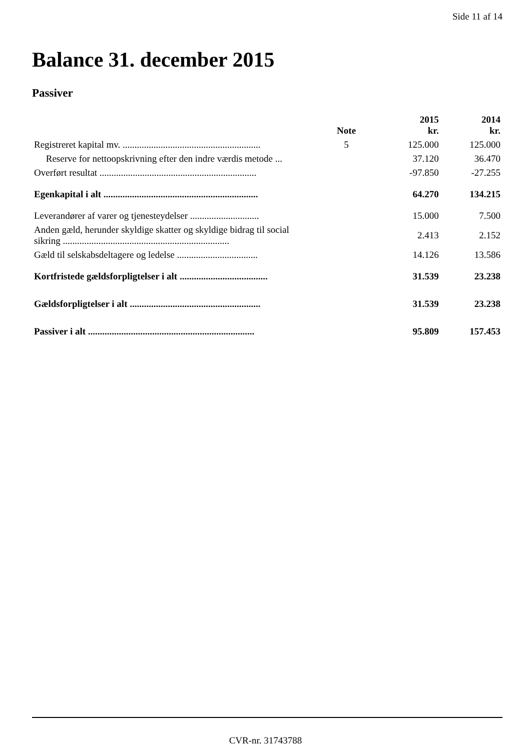Side 11 af 14
Balance 31. december 2015
Passiver
| | Note | 2015 kr. | 2014 kr. |
| --- | --- | --- | --- |
| Registreret kapital mv. .......................................................... | 5 | 125.000 | 125.000 |
| Reserve for nettoopskrivning efter den indre værdis metode ... | | 37.120 | 36.470 |
| Overført resultat .................................................................. | | -97.850 | -27.255 |
| Egenkapital i alt ................................................................. | | 64.270 | 134.215 |
| Leverandører af varer og tjenesteydelser ............................. | | 15.000 | 7.500 |
| Anden gæld, herunder skyldige skatter og skyldige bidrag til social sikring ...................................................................... | | 2.413 | 2.152 |
| Gæld til selskabsdeltagere og ledelse .................................. | | 14.126 | 13.586 |
| Kortfristede gældsforpligtelser i alt ..................................... | | 31.539 | 23.238 |
| Gældsforpligtelser i alt ....................................................... | | 31.539 | 23.238 |
| Passiver i alt ...................................................................... | | 95.809 | 157.453 |
CVR-nr. 31743788